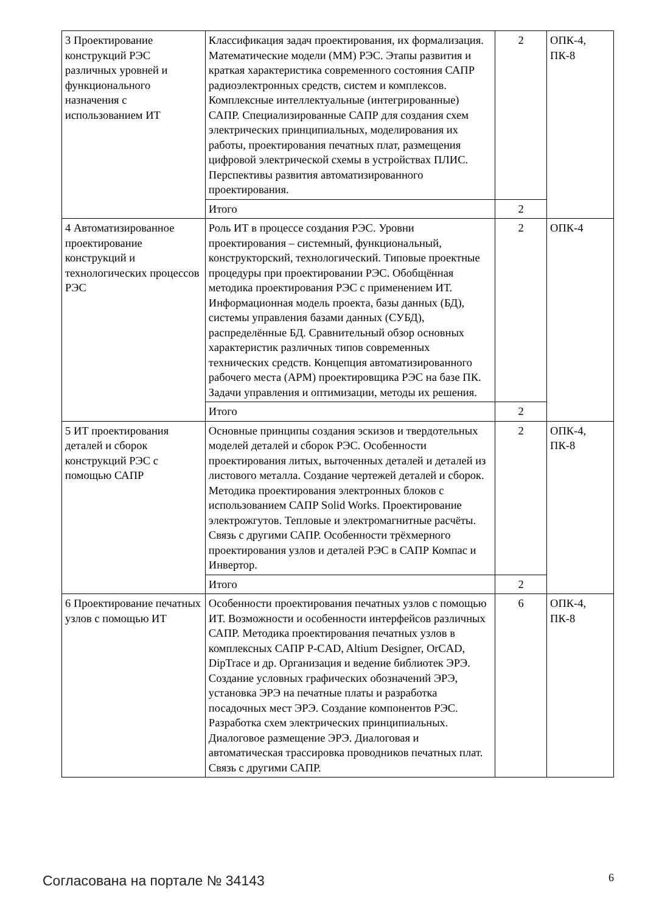| 3 Проектирование конструкций РЭС различных уровней и функционального назначения с использованием ИТ | Классификация задач проектирования, их формализация. Математические модели (ММ) РЭС. Этапы развития и краткая характеристика современного состояния САПР радиоэлектронных средств, систем и комплексов. Комплексные интеллектуальные (интегрированные) САПР. Специализированные САПР для создания схем электрических принципиальных, моделирования их работы, проектирования печатных плат, размещения цифровой электрической схемы в устройствах ПЛИС. Перспективы развития автоматизированного проектирования. | 2 | ОПК-4, ПК-8 |
| | Итого | 2 | |
| 4 Автоматизированное проектирование конструкций и технологических процессов РЭС | Роль ИТ в процессе создания РЭС. Уровни проектирования – системный, функциональный, конструкторский, технологический. Типовые проектные процедуры при проектировании РЭС. Обобщённая методика проектирования РЭС с применением ИТ. Информационная модель проекта, базы данных (БД), системы управления базами данных (СУБД), распределённые БД. Сравнительный обзор основных характеристик различных типов современных технических средств. Концепция автоматизированного рабочего места (АРМ) проектировщика РЭС на базе ПК. Задачи управления и оптимизации, методы их решения. | 2 | ОПК-4 |
| | Итого | 2 | |
| 5 ИТ проектирования деталей и сборок конструкций РЭС с помощью САПР | Основные принципы создания эскизов и твердотельных моделей деталей и сборок РЭС. Особенности проектирования литых, выточенных деталей и деталей из листового металла. Создание чертежей деталей и сборок. Методика проектирования электронных блоков с использованием САПР Solid Works. Проектирование электрожгутов. Тепловые и электромагнитные расчёты. Связь с другими САПР. Особенности трёхмерного проектирования узлов и деталей РЭС в САПР Компас и Инвертор. | 2 | ОПК-4, ПК-8 |
| | Итого | 2 | |
| 6 Проектирование печатных узлов с помощью ИТ | Особенности проектирования печатных узлов с помощью ИТ. Возможности и особенности интерфейсов различных САПР. Методика проектирования печатных узлов в комплексных САПР P-CAD, Altium Designer, OrCAD, DipTrace и др. Организация и ведение библиотек ЭРЭ. Создание условных графических обозначений ЭРЭ, установка ЭРЭ на печатные платы и разработка посадочных мест ЭРЭ. Создание компонентов РЭС. Разработка схем электрических принципиальных. Диалоговое размещение ЭРЭ. Диалоговая и автоматическая трассировка проводников печатных плат. Связь с другими САПР. | 6 | ОПК-4, ПК-8 |
Согласована на портале № 34143 6